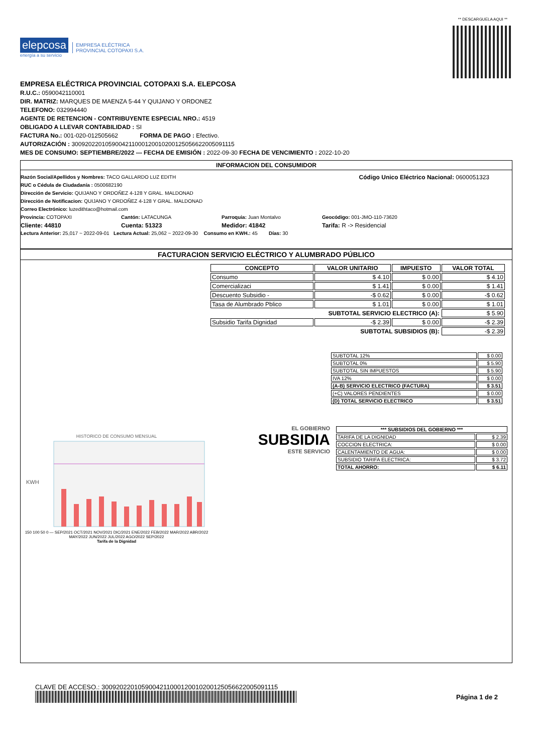elepcosa
energía a su servicio
EMPRESA ELÉCTRICA
PROVINCIAL COTOPAXI S.A.
** DESCARGUELA AQUI **
EMPRESA ELÉCTRICA PROVINCIAL COTOPAXI S.A. ELEPCOSA
R.U.C.: 0590042110001
DIR. MATRIZ: MARQUES DE MAENZA 5-44 Y QUIJANO Y ORDONEZ
TELEFONO: 032994440
AGENTE DE RETENCION - CONTRIBUYENTE ESPECIAL NRO.: 4519
OBLIGADO A LLEVAR CONTABILIDAD : SI
FACTURA No.: 001-020-012505662 FORMA DE PAGO : Efectivo.
AUTORIZACIÓN : 3009202201059004211000120010200125056622005091115
MES DE CONSUMO: SEPTIEMBRE/2022 --- FECHA DE EMISIÓN : 2022-09-30 FECHA DE VENCIMIENTO : 2022-10-20
INFORMACION DEL CONSUMIDOR
Razón Social/Apellidos y Nombres: TACO GALLARDO LUZ EDITH Código Unico Eléctrico Nacional: 0600051323
RUC o Cédula de Ciudadanía : 0500682190
Dirección de Servicio: QUIJANO Y ORDOÑEZ 4-128 Y GRAL. MALDONAD
Dirección de Notificacion: QUIJANO Y ORDOÑEZ 4-128 Y GRAL. MALDONAD
Correo Electrónico: luzedithtaco@hotmail.com
Provincia: COTOPAXI Cantón: LATACUNGA Parroquia: Juan Montalvo Geocódigo: 001-JMO-110-73620
Cliente: 44810 Cuenta: 51323 Medidor: 41842 Tarifa: R -> Residencial
Lectura Anterior: 25,017 ~ 2022-09-01 Lectura Actual: 25,062 ~ 2022-09-30 Consumo en KWH.: 45 Días: 30
FACTURACION SERVICIO ELÉCTRICO Y ALUMBRADO PÚBLICO
HISTORICO DE CONSUMO MENSUAL
KWH
150 100 50 0 — SEP/2021 OCT/2021 NOV/2021 DIC/2021 ENE/2022 FEB/2022 MAR/2022 ABR/2022 MAY/2022 JUN/2022 JUL/2022 AGO/2022 SEP/2022
Tarifa de la Dignidad
| CONCEPTO | VALOR UNITARIO | IMPUESTO | VALOR TOTAL |
| --- | --- | --- | --- |
| Consumo | $ 4.10 | $ 0.00 | $ 4.10 |
| Comercializaci | $ 1.41 | $ 0.00 | $ 1.41 |
| Descuento Subsidio - | -$ 0.62 | $ 0.00 | -$ 0.62 |
| Tasa de Alumbrado Pblico | $ 1.01 | $ 0.00 | $ 1.01 |
| SUBTOTAL SERVICIO ELECTRICO (A): | | | $ 5.90 |
| Subsidio Tarifa Dignidad | -$ 2.39 | $ 0.00 | -$ 2.39 |
| SUBTOTAL SUBSIDIOS (B): | | | -$ 2.39 |
| SUBTOTAL 12% | $ 0.00 |
| SUBTOTAL 0% | $ 5.90 |
| SUBTOTAL SIN IMPUESTOS | $ 5.90 |
| IVA 12% | $ 0.00 |
| (A-B) SERVICIO ELECTRICO (FACTURA) | $ 3.51 |
| (+C) VALORES PENDIENTES | $ 0.00 |
| (D) TOTAL SERVICIO ELECTRICO | $ 3.51 |
EL GOBIERNO
SUBSIDIA
ESTE SERVICIO
| *** SUBSIDIOS DEL GOBIERNO *** | |
| --- | --- |
| TARIFA DE LA DIGNIDAD | $ 2.39 |
| COCCION ELECTRICA: | $ 0.00 |
| CALENTAMIENTO DE AGUA: | $ 0.00 |
| SUBSIDIO TARIFA ELECTRICA: | $ 3.72 |
| TOTAL AHORRO: | $ 6.11 |
CLAVE DE ACCESO.: 3009202201059004211000120010200125056622005091115
Página 1 de 2